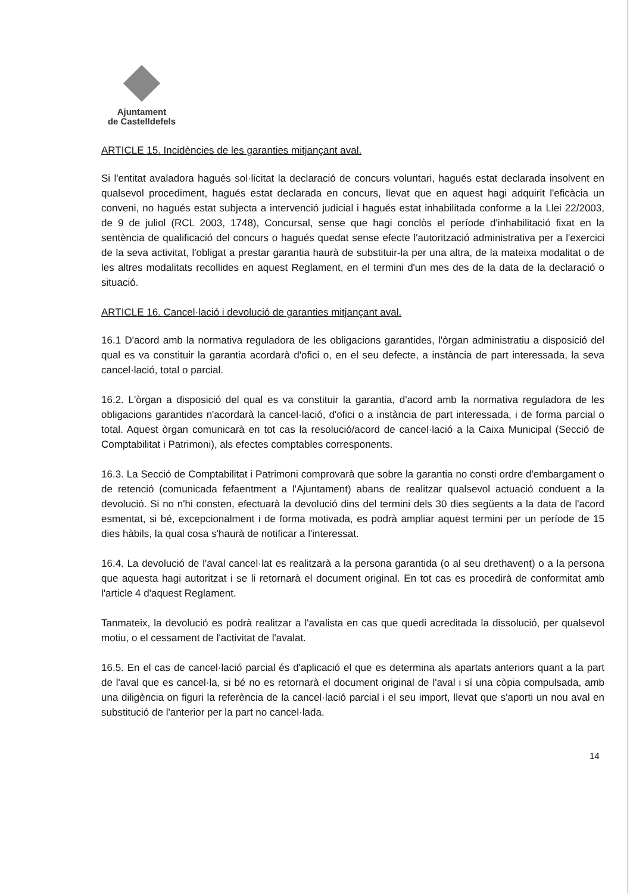Ajuntament
de Castelldefels
ARTICLE 15. Incidències de les garanties mitjançant aval.
Si l'entitat avaladora hagués sol·licitat la declaració de concurs voluntari, hagués estat declarada insolvent en qualsevol procediment, hagués estat declarada en concurs, llevat que en aquest hagi adquirit l'eficàcia un conveni, no hagués estat subjecta a intervenció judicial i hagués estat inhabilitada conforme a la Llei 22/2003, de 9 de juliol (RCL 2003, 1748), Concursal, sense que hagi conclòs el període d'inhabilitació fixat en la sentència de qualificació del concurs o hagués quedat sense efecte l'autorització administrativa per a l'exercici de la seva activitat, l'obligat a prestar garantia haurà de substituir-la per una altra, de la mateixa modalitat o de les altres modalitats recollides en aquest Reglament, en el termini d'un mes des de la data de la declaració o situació.
ARTICLE 16. Cancel·lació i devolució de garanties mitjançant aval.
16.1 D'acord amb la normativa reguladora de les obligacions garantides, l'òrgan administratiu a disposició del qual es va constituir la garantia acordarà d'ofici o, en el seu defecte, a instància de part interessada, la seva cancel·lació, total o parcial.
16.2. L'òrgan a disposició del qual es va constituir la garantia, d'acord amb la normativa reguladora de les obligacions garantides n'acordarà la cancel·lació, d'ofici o a instància de part interessada, i de forma parcial o total. Aquest òrgan comunicarà en tot cas la resolució/acord de cancel·lació a la Caixa Municipal (Secció de Comptabilitat i Patrimoni), als efectes comptables corresponents.
16.3. La Secció de Comptabilitat i Patrimoni comprovarà que sobre la garantia no consti ordre d'embargament o de retenció (comunicada fefaentment a l'Ajuntament) abans de realitzar qualsevol actuació conduent a la devolució. Si no n'hi consten, efectuarà la devolució dins del termini dels 30 dies següents a la data de l'acord esmentat, si bé, excepcionalment i de forma motivada, es podrà ampliar aquest termini per un període de 15 dies hàbils, la qual cosa s'haurà de notificar a l'interessat.
16.4. La devolució de l'aval cancel·lat es realitzarà a la persona garantida (o al seu drethavent) o a la persona que aquesta hagi autoritzat i se li retornarà el document original. En tot cas es procedirà de conformitat amb l'article 4 d'aquest Reglament.
Tanmateix, la devolució es podrà realitzar a l'avalista en cas que quedi acreditada la dissolució, per qualsevol motiu, o el cessament de l'activitat de l'avalat.
16.5. En el cas de cancel·lació parcial és d'aplicació el que es determina als apartats anteriors quant a la part de l'aval que es cancel·la, si bé no es retornarà el document original de l'aval i sí una còpia compulsada, amb una diligència on figuri la referència de la cancel·lació parcial i el seu import, llevat que s'aporti un nou aval en substitució de l'anterior per la part no cancel·lada.
14